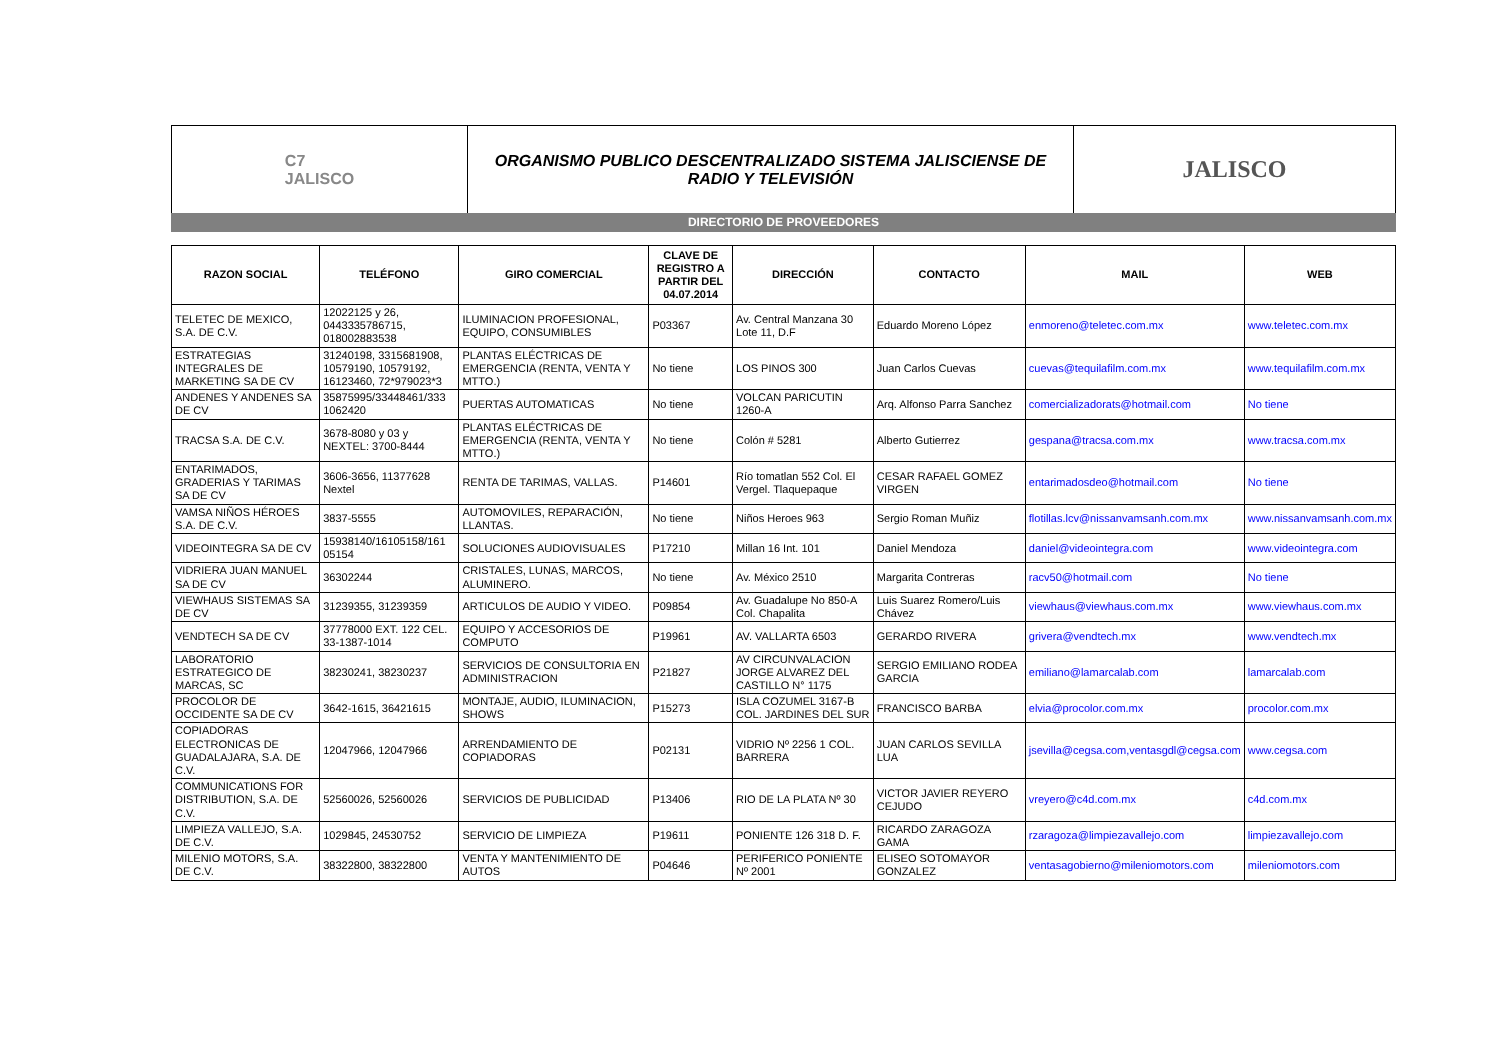C7
JALISCO
ORGANISMO PUBLICO DESCENTRALIZADO SISTEMA JALISCIENSE DE RADIO Y TELEVISIÓN
JALISCO
DIRECTORIO DE PROVEEDORES
| RAZON SOCIAL | TELÉFONO | GIRO COMERCIAL | CLAVE DE REGISTRO A PARTIR DEL 04.07.2014 | DIRECCIÓN | CONTACTO | MAIL | WEB |
| --- | --- | --- | --- | --- | --- | --- | --- |
| TELETEC DE MEXICO, S.A. DE C.V. | 12022125 y 26, 0443335786715, 018002883538 | ILUMINACION PROFESIONAL, EQUIPO, CONSUMIBLES | P03367 | Av. Central Manzana 30 Lote 11, D.F | Eduardo Moreno López | enmoreno@teletec.com.mx | www.teletec.com.mx |
| ESTRATEGIAS INTEGRALES DE MARKETING SA DE CV | 31240198, 3315681908, 10579190, 10579192, 16123460, 72*979023*3 | PLANTAS ELÉCTRICAS DE EMERGENCIA (RENTA, VENTA Y MTTO.) | No tiene | LOS PINOS 300 | Juan Carlos Cuevas | cuevas@tequilafilm.com.mx | www.tequilafilm.com.mx |
| ANDENES Y ANDENES SA DE CV | 35875995/33448461/333 1062420 | PUERTAS AUTOMATICAS | No tiene | VOLCAN PARICUTIN 1260-A | Arq. Alfonso Parra Sanchez | comercializadorats@hotmail.com | No tiene |
| TRACSA S.A. DE C.V. | 3678-8080 y 03 y NEXTEL: 3700-8444 | PLANTAS ELÉCTRICAS DE EMERGENCIA (RENTA, VENTA Y MTTO.) | No tiene | Colón # 5281 | Alberto Gutierrez | gespana@tracsa.com.mx | www.tracsa.com.mx |
| ENTARIMADOS, GRADERIAS Y TARIMAS SA DE CV | 3606-3656, 11377628 Nextel | RENTA DE TARIMAS, VALLAS. | P14601 | Río tomatlan 552 Col. El Vergel. Tlaquepaque | CESAR RAFAEL GOMEZ VIRGEN | entarimadosdeo@hotmail.com | No tiene |
| VAMSA NIÑOS HÉROES S.A. DE C.V. | 3837-5555 | AUTOMOVILES, REPARACIÓN, LLANTAS. | No tiene | Niños Heroes 963 | Sergio Roman Muñiz | flotillas.lcv@nissanvamsanh.com.mx | www.nissanvamsanh.com.mx |
| VIDEOINTEGRA SA DE CV | 15938140/16105158/161 05154 | SOLUCIONES AUDIOVISUALES | P17210 | Millan 16 Int. 101 | Daniel Mendoza | daniel@videointegra.com | www.videointegra.com |
| VIDRIERA JUAN MANUEL SA DE CV | 36302244 | CRISTALES, LUNAS, MARCOS, ALUMINERO. | No tiene | Av. México 2510 | Margarita Contreras | racv50@hotmail.com | No tiene |
| VIEWHAUS SISTEMAS SA DE CV | 31239355, 31239359 | ARTICULOS DE AUDIO Y VIDEO. | P09854 | Av. Guadalupe No 850-A Col. Chapalita | Luis Suarez Romero/Luis Chávez | viewhaus@viewhaus.com.mx | www.viewhaus.com.mx |
| VENDTECH SA DE CV | 37778000 EXT. 122 CEL. 33-1387-1014 | EQUIPO Y ACCESORIOS DE COMPUTO | P19961 | AV. VALLARTA 6503 | GERARDO RIVERA | grivera@vendtech.mx | www.vendtech.mx |
| LABORATORIO ESTRATEGICO DE MARCAS, SC | 38230241, 38230237 | SERVICIOS DE CONSULTORIA EN ADMINISTRACION | P21827 | AV CIRCUNVALACION JORGE ALVAREZ DEL CASTILLO N° 1175 | SERGIO EMILIANO RODEA GARCIA | emiliano@lamarcalab.com | lamarcalab.com |
| PROCOLOR DE OCCIDENTE SA DE CV | 3642-1615, 36421615 | MONTAJE, AUDIO, ILUMINACION, SHOWS | P15273 | ISLA COZUMEL 3167-B COL. JARDINES DEL SUR | FRANCISCO BARBA | elvia@procolor.com.mx | procolor.com.mx |
| COPIADORAS ELECTRONICAS DE GUADALAJARA, S.A. DE C.V. | 12047966, 12047966 | ARRENDAMIENTO DE COPIADORAS | P02131 | VIDRIO Nº 2256 1 COL. BARRERA | JUAN CARLOS SEVILLA LUA | jsevilla@cegsa.com,ventasgdl@cegsa.com | www.cegsa.com |
| COMMUNICATIONS FOR DISTRIBUTION, S.A. DE C.V. | 52560026, 52560026 | SERVICIOS DE PUBLICIDAD | P13406 | RIO DE LA PLATA Nº 30 | VICTOR JAVIER REYERO CEJUDO | vreyero@c4d.com.mx | c4d.com.mx |
| LIMPIEZA VALLEJO, S.A. DE C.V. | 1029845, 24530752 | SERVICIO DE LIMPIEZA | P19611 | PONIENTE 126 318 D. F. | RICARDO ZARAGOZA GAMA | rzaragoza@limpiezavallejo.com | limpiezavallejo.com |
| MILENIO MOTORS, S.A. DE C.V. | 38322800, 38322800 | VENTA Y MANTENIMIENTO DE AUTOS | P04646 | PERIFERICO PONIENTE Nº 2001 | ELISEO SOTOMAYOR GONZALEZ | ventasagobierno@mileniomotors.com | mileniomotors.com |